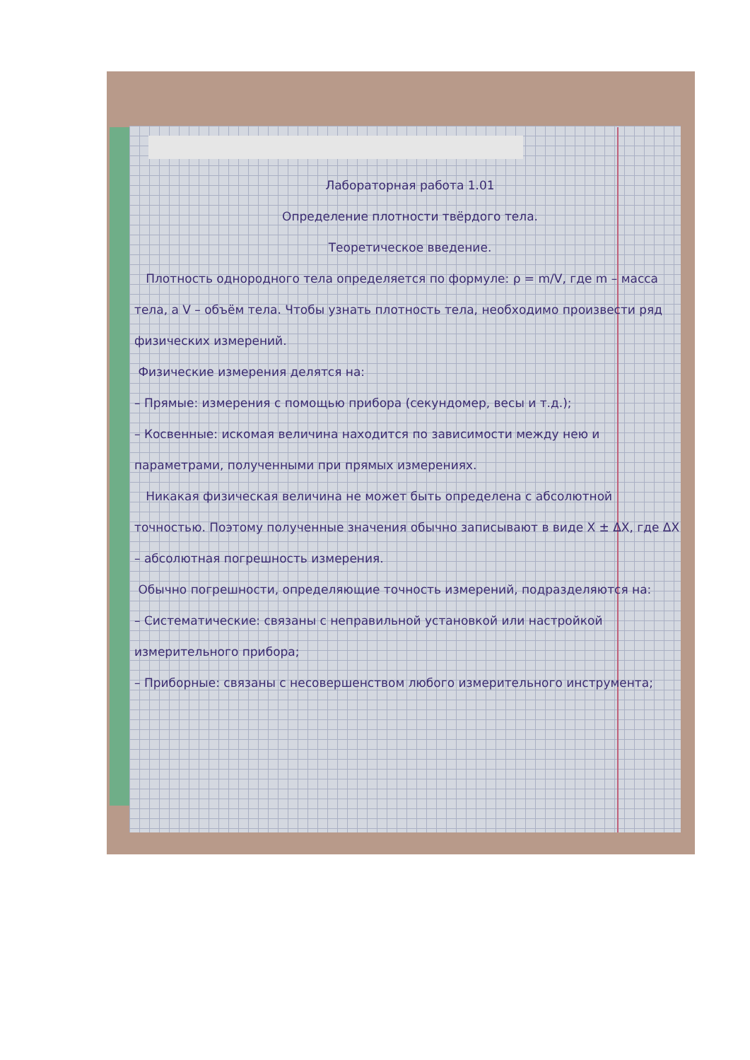Лабораторная работа 1.01
Определение плотности твёрдого тела.
Теоретическое введение.
Плотность однородного тела определяется по формуле: ρ = m/V, где m – масса тела, а V – объём тела. Чтобы узнать плотность тела, необходимо произвести ряд физических измерений.
Физические измерения делятся на:
– Прямые: измерения с помощью прибора (секундомер, весы и т.д.);
– Косвенные: искомая величина находится по зависимости между нею и параметрами, полученными при прямых измерениях.
Никакая физическая величина не может быть определена с абсолютной точностью. Поэтому полученные значения обычно записывают в виде X ± ΔX, где ΔX – абсолютная погрешность измерения.
Обычно погрешности, определяющие точность измерений, подразделяются на:
– Систематические: связаны с неправильной установкой или настройкой измерительного прибора;
– Приборные: связаны с несовершенством любого измерительного инструмента;